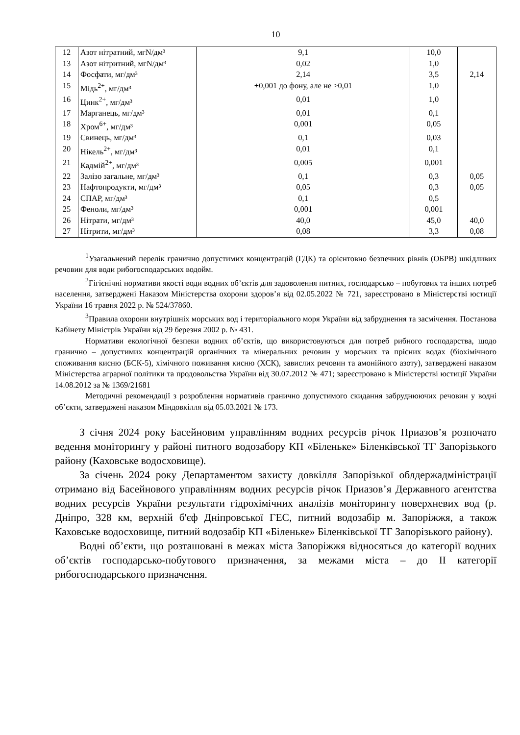10
| 12 | Азот нітратний, мгN/дм³ | 9,1 | 10,0 | |
| 13 | Азот нітритний, мгN/дм³ | 0,02 | 1,0 | |
| 14 | Фосфати, мг/дм³ | 2,14 | 3,5 | 2,14 |
| 15 | Мідь<sup>2+</sup>, мг/дм³ | +0,001 до фону, але не >0,01 | 1,0 | |
| 16 | Цинк<sup>2+</sup>, мг/дм³ | 0,01 | 1,0 | |
| 17 | Марганець, мг/дм³ | 0,01 | 0,1 | |
| 18 | Хром<sup>6+</sup>, мг/дм³ | 0,001 | 0,05 | |
| 19 | Свинець, мг/дм³ | 0,1 | 0,03 | |
| 20 | Нікель<sup>2+</sup>, мг/дм³ | 0,01 | 0,1 | |
| 21 | Кадмій<sup>2+</sup>, мг/дм³ | 0,005 | 0,001 | |
| 22 | Залізо загальне, мг/дм³ | 0,1 | 0,3 | 0,05 |
| 23 | Нафтопродукти, мг/дм³ | 0,05 | 0,3 | 0,05 |
| 24 | СПАР, мг/дм³ | 0,1 | 0,5 | |
| 25 | Феноли, мг/дм³ | 0,001 | 0,001 | |
| 26 | Нітрати, мг/дм³ | 40,0 | 45,0 | 40,0 |
| 27 | Нітрити, мг/дм³ | 0,08 | 3,3 | 0,08 |
<sup>1</sup> Узагальнений перелік гранично допустимих концентрацій (ГДК) та орієнтовно безпечних рівнів (ОБРВ) шкідливих речовин для води рибогосподарських водойм.
<sup>2</sup> Гігієнічні нормативи якості води водних об’єктів для задоволення питних, господарсько – побутових та інших потреб населення, затверджені Наказом Міністерства охорони здоров’я від 02.05.2022 № 721, зареєстровано в Міністерстві юстиції України 16 травня 2022 р. № 524/37860.
<sup>3</sup> Правила охорони внутрішніх морських вод і територіального моря України від забруднення та засмічення. Постанова Кабінету Міністрів України від 29 березня 2002 р. № 431.
Нормативи екологічної безпеки водних об’єктів, що використовуються для потреб рибного господарства, щодо гранично – допустимих концентрацій органічних та мінеральних речовин у морських та прісних водах (біохімічного споживання кисню (БСК-5), хімічного поживання кисню (ХСК), завислих речовин та амонійного азоту), затверджені наказом Міністерства аграрної політики та продовольства України від 30.07.2012 № 471; зареєстровано в Міністерстві юстиції України 14.08.2012 за № 1369/21681
Методичні рекомендації з розроблення нормативів гранично допустимого скидання забруднюючих речовин у водні об’єкти, затверджені наказом Міндовкілля від 05.03.2021 № 173.
З січня 2024 року Басейновим управлінням водних ресурсів річок Приазов’я розпочато ведення моніторингу у районі питного водозабору КП «Біленьке» Біленківської ТГ Запорізького району (Каховське водосховище).
За січень 2024 року Департаментом захисту довкілля Запорізької облдержадміністрації отримано від Басейнового управлінням водних ресурсів річок Приазов’я Державного агентства водних ресурсів України результати гідрохімічних аналізів моніторингу поверхневих вод (р. Дніпро, 328 км, верхній б'єф Дніпровської ГЕС, питний водозабір м. Запоріжжя, а також Каховське водосховище, питний водозабір КП «Біленьке» Біленківської ТГ Запорізького району).
Водні об’єкти, що розташовані в межах міста Запоріжжя відносяться до категорії водних об’єктів господарсько-побутового призначення, за межами міста – до ІІ категорії рибогосподарського призначення.